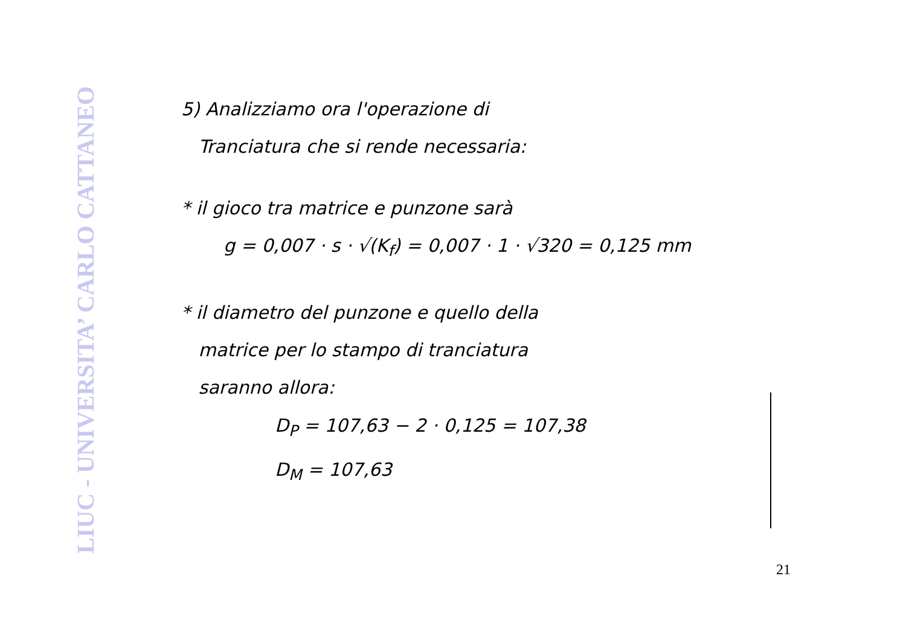LIUC - UNIVERSITA’ CARLO CATTANEO
5) Analizziamo ora l'operazione di
Tranciatura che si rende necessaria:
* il gioco tra matrice e punzone sarà
g = 0,007 · s · √(K<sub>f</sub>) = 0,007 · 1 · √320 = 0,125 mm
* il diametro del punzone e quello della
matrice per lo stampo di tranciatura
saranno allora:
D<sub>P</sub> = 107,63 − 2 · 0,125 = 107,38
D<sub>M</sub> = 107,63
21